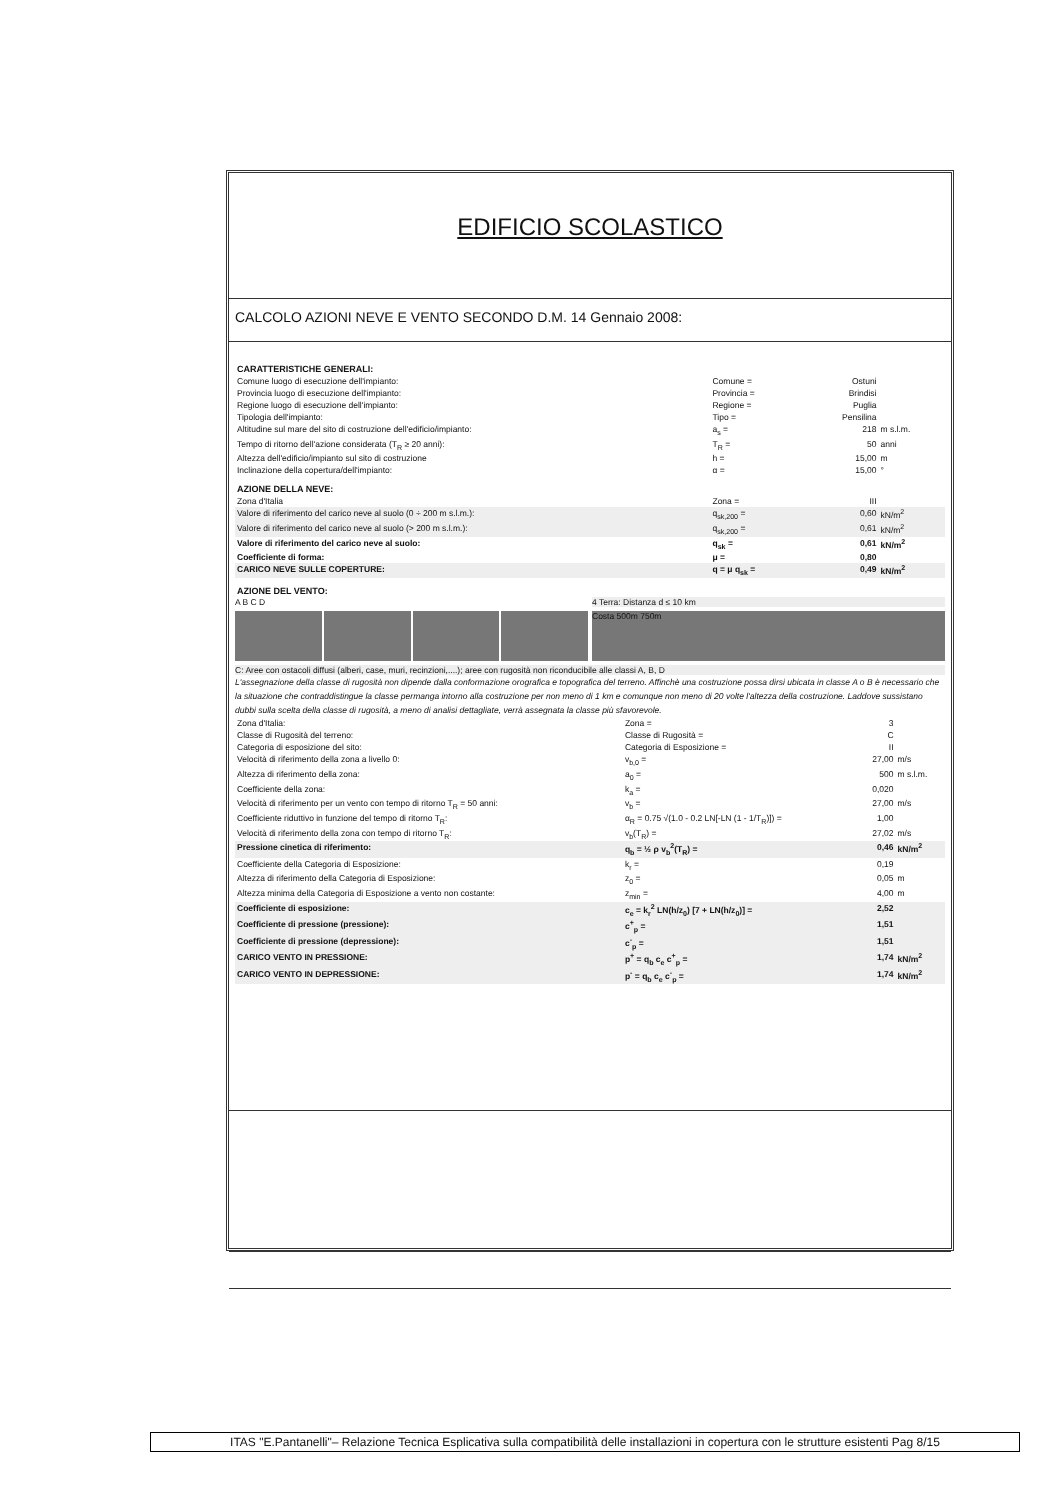EDIFICIO SCOLASTICO
CALCOLO AZIONI NEVE E VENTO SECONDO D.M. 14 Gennaio 2008:
| CARATTERISTICHE GENERALI: | | | |
| Comune luogo di esecuzione dell'impianto: | Comune = | Ostuni | |
| Provincia luogo di esecuzione dell'impianto: | Provincia = | Brindisi | |
| Regione luogo di esecuzione dell'impianto: | Regione = | Puglia | |
| Tipologia dell'impianto: | Tipo = | Pensilina | |
| Altitudine sul mare del sito di costruzione dell'edificio/impianto: | a<sub>s</sub> = | 218 | m s.l.m. |
| Tempo di ritorno dell'azione considerata (T<sub>R</sub> ≥ 20 anni): | T<sub>R</sub> = | 50 | anni |
| Altezza dell'edificio/impianto sul sito di costruzione | h = | 15,00 | m |
| Inclinazione della copertura/dell'impianto: | α = | 15,00 | ° |
| AZIONE DELLA NEVE: | | | |
| Zona d'Italia | Zona = | III | |
| Valore di riferimento del carico neve al suolo (0 ÷ 200 m s.l.m.): | q<sub>sk,200</sub> = | 0,60 | kN/m<sup>2</sup> |
| Valore di riferimento del carico neve al suolo (> 200 m s.l.m.): | q<sub>sk,200</sub> = | 0,61 | kN/m<sup>2</sup> |
| Valore di riferimento del carico neve al suolo: | q<sub>sk</sub> = | 0,61 | kN/m<sup>2</sup> |
| Coefficiente di forma: | μ = | 0,80 | |
| CARICO NEVE SULLE COPERTURE: | q = μ q<sub>sk</sub> = | 0,49 | kN/m<sup>2</sup> |
| AZIONE DEL VENTO: | | | |
A B C D 4 Terra: Distanza d ≤ 10 km
Costa 500m 750m
C: Aree con ostacoli diffusi (alberi, case, muri, recinzioni,....); aree con rugosità non riconducibile alle classi A, B, D
L'assegnazione della classe di rugosità non dipende dalla conformazione orografica e topografica del terreno. Affinchè una costruzione possa dirsi ubicata in classe A o B è necessario che la situazione che contraddistingue la classe permanga intorno alla costruzione per non meno di 1 km e comunque non meno di 20 volte l'altezza della costruzione. Laddove sussistano dubbi sulla scelta della classe di rugosità, a meno di analisi dettagliate, verrà assegnata la classe più sfavorevole.
| Zona d'Italia: | Zona = | 3 | |
| Classe di Rugosità del terreno: | Classe di Rugosità = | C | |
| Categoria di esposizione del sito: | Categoria di Esposizione = | II | |
| Velocità di riferimento della zona a livello 0: | v<sub>b,0</sub> = | 27,00 | m/s |
| Altezza di riferimento della zona: | a<sub>0</sub> = | 500 | m s.l.m. |
| Coefficiente della zona: | k<sub>a</sub> = | 0,020 | |
| Velocità di riferimento per un vento con tempo di ritorno T<sub>R</sub> = 50 anni: | v<sub>b</sub> = | 27,00 | m/s |
| Coefficiente riduttivo in funzione del tempo di ritorno T<sub>R</sub>: | α<sub>R</sub> = 0.75 √(1.0 - 0.2 LN[-LN (1 - 1/T<sub>R</sub>)]) = | 1,00 | |
| Velocità di riferimento della zona con tempo di ritorno T<sub>R</sub>: | v<sub>b</sub>(T<sub>R</sub>) = | 27,02 | m/s |
| Pressione cinetica di riferimento: | q<sub>b</sub> = ½ ρ v<sub>b</sub><sup>2</sup>(T<sub>R</sub>) = | 0,46 | kN/m<sup>2</sup> |
| Coefficiente della Categoria di Esposizione: | k<sub>r</sub> = | 0,19 | |
| Altezza di riferimento della Categoria di Esposizione: | z<sub>0</sub> = | 0,05 | m |
| Altezza minima della Categoria di Esposizione a vento non costante: | z<sub>min</sub> = | 4,00 | m |
| Coefficiente di esposizione: | c<sub>e</sub> = k<sub>r</sub><sup>2</sup> LN(h/z<sub>0</sub>) [7 + LN(h/z<sub>0</sub>)] = | 2,52 | |
| Coefficiente di pressione (pressione): | c<sup>+</sup><sub>p</sub> = | 1,51 | |
| Coefficiente di pressione (depressione): | c<sup>-</sup><sub>p</sub> = | 1,51 | |
| CARICO VENTO IN PRESSIONE: | p<sup>+</sup> = q<sub>b</sub> c<sub>e</sub> c<sup>+</sup><sub>p</sub> = | 1,74 | kN/m<sup>2</sup> |
| CARICO VENTO IN DEPRESSIONE: | p<sup>-</sup> = q<sub>b</sub> c<sub>e</sub> c<sup>-</sup><sub>p</sub> = | 1,74 | kN/m<sup>2</sup> |
ITAS "E.Pantanelli"– Relazione Tecnica Esplicativa sulla compatibilità delle installazioni in copertura con le strutture esistenti Pag 8/15